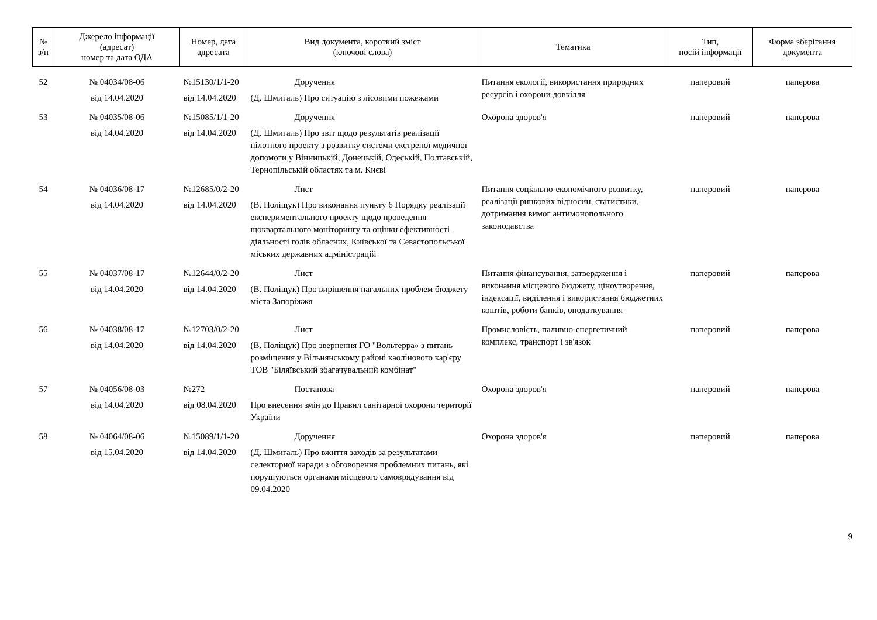| № з/п | Джерело інформації (адресат) номер та дата ОДА | Номер, дата адресата | Вид документа, короткий зміст (ключові слова) | Тематика | Тип, носій інформації | Форма зберігання документа |
| --- | --- | --- | --- | --- | --- | --- |
| 52 | № 04034/08-06 від 14.04.2020 | №15130/1/1-20 від 14.04.2020 | Доручення (Д. Шмигаль) Про ситуацію з лісовими пожежами | Питання екології, використання природних ресурсів і охорони довкілля | паперовий | паперова |
| 53 | № 04035/08-06 від 14.04.2020 | №15085/1/1-20 від 14.04.2020 | Доручення (Д. Шмигаль) Про звіт щодо результатів реалізації пілотного проекту з розвитку системи екстреної медичної допомоги у Вінницькій, Донецькій, Одеській, Полтавській, Тернопільській областях та м. Києві | Охорона здоров'я | паперовий | паперова |
| 54 | № 04036/08-17 від 14.04.2020 | №12685/0/2-20 від 14.04.2020 | Лист (В. Поліщук) Про виконання пункту 6 Порядку реалізації експериментального проекту щодо проведення щоквартального моніторингу та оцінки ефективності діяльності голів обласних, Київської та Севастопольської міських державних адміністрацій | Питання соціально-економічного розвитку, реалізації ринкових відносин, статистики, дотримання вимог антимонопольного законодавства | паперовий | паперова |
| 55 | № 04037/08-17 від 14.04.2020 | №12644/0/2-20 від 14.04.2020 | Лист (В. Поліщук) Про вирішення нагальних проблем бюджету міста Запоріжжя | Питання фінансування, затвердження і виконання місцевого бюджету, ціноутворення, індексації, виділення і використання бюджетних коштів, роботи банків, оподаткування | паперовий | паперова |
| 56 | № 04038/08-17 від 14.04.2020 | №12703/0/2-20 від 14.04.2020 | Лист (В. Поліщук) Про звернення ГО "Вольтерра» з питань розміщення у Вільнянському районі каолінового кар'єру ТОВ "Біляївський збагачувальний комбінат" | Промисловість, паливно-енергетичний комплекс, транспорт і зв'язок | паперовий | паперова |
| 57 | № 04056/08-03 від 14.04.2020 | №272 від 08.04.2020 | Постанова Про внесення змін до Правил санітарної охорони території України | Охорона здоров'я | паперовий | паперова |
| 58 | № 04064/08-06 від 15.04.2020 | №15089/1/1-20 від 14.04.2020 | Доручення (Д. Шмигаль) Про вжиття заходів за результатами селекторної наради з обговорення проблемних питань, які порушуються органами місцевого самоврядування від 09.04.2020 | Охорона здоров'я | паперовий | паперова |
9